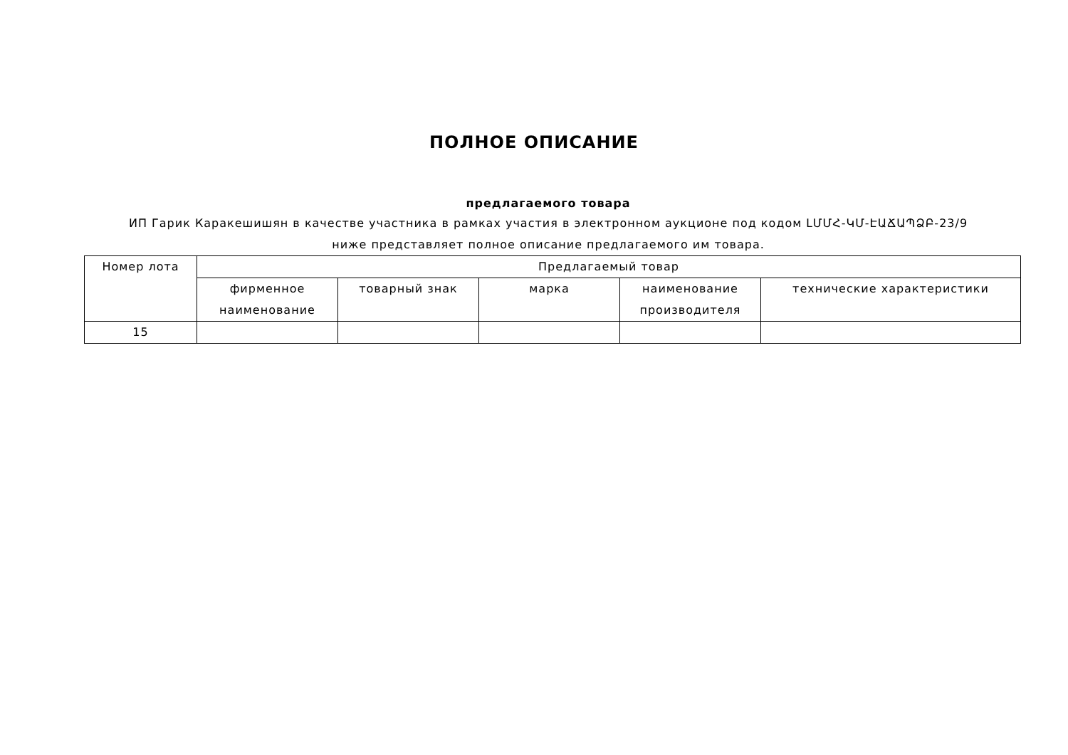ПОЛНОЕ ОПИСАНИЕ
предлагаемого товара
ИП Гарик Каракешишян в качестве участника в рамках участия в электронном аукционе под кодом ԼՄՄՀ-ԿՄ-ԷԱՃԱՊՁԲ-23/9
ниже представляет полное описание предлагаемого им товара.
| Номер лота | Предлагаемый товар | | | | |
| --- | --- | --- | --- | --- | --- |
| | фирменное наименование | товарный знак | марка | наименование производителя | технические характеристики |
| 15 | | | | | |